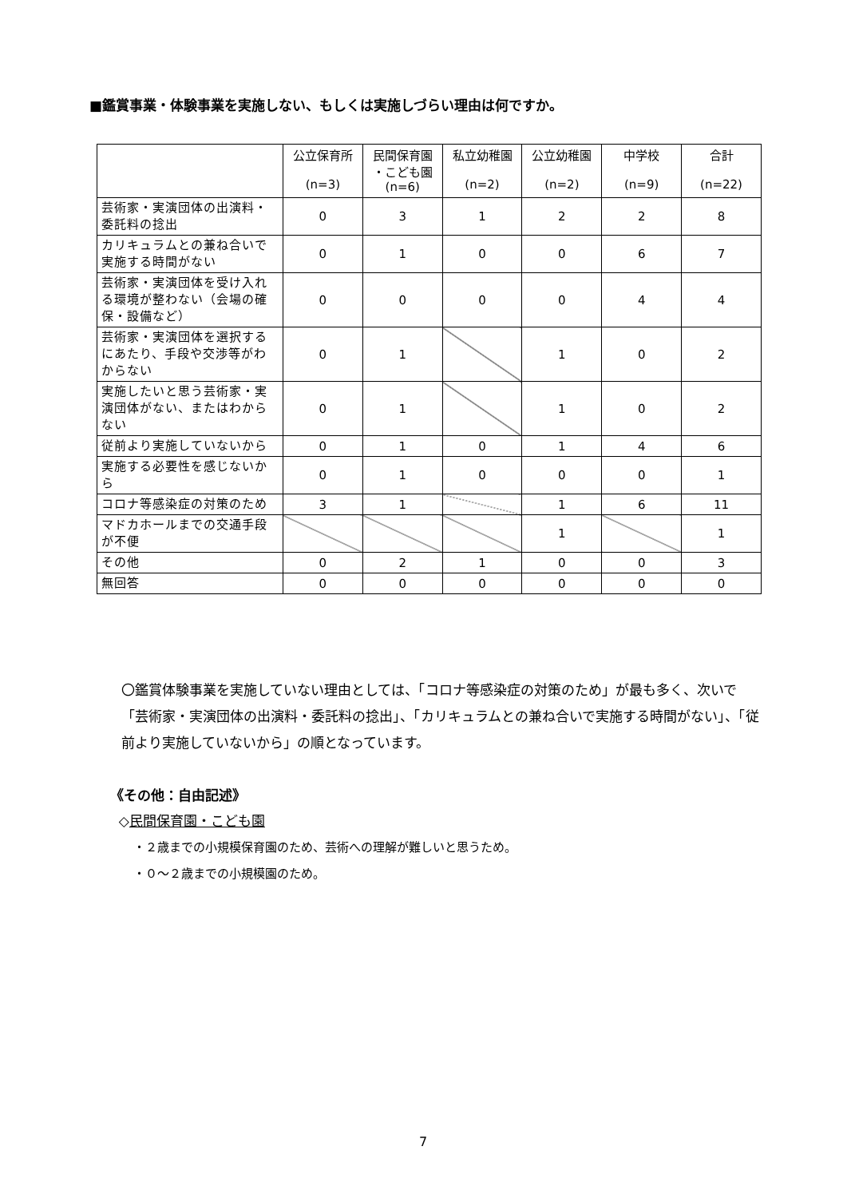■鑑賞事業・体験事業を実施しない、もしくは実施しづらい理由は何ですか。
| | 公立保育所 (n=3) | 民間保育園 ・こども園 (n=6) | 私立幼稚園 (n=2) | 公立幼稚園 (n=2) | 中学校 (n=9) | 合計 (n=22) |
| --- | --- | --- | --- | --- | --- | --- |
| 芸術家・実演団体の出演料・委託料の捻出 | 0 | 3 | 1 | 2 | 2 | 8 |
| カリキュラムとの兼ね合いで実施する時間がない | 0 | 1 | 0 | 0 | 6 | 7 |
| 芸術家・実演団体を受け入れる環境が整わない（会場の確保・設備など） | 0 | 0 | 0 | 0 | 4 | 4 |
| 芸術家・実演団体を選択するにあたり、手段や交渉等がわからない | 0 | 1 | | 1 | 0 | 2 |
| 実施したいと思う芸術家・実演団体がない、またはわからない | 0 | 1 | | 1 | 0 | 2 |
| 従前より実施していないから | 0 | 1 | 0 | 1 | 4 | 6 |
| 実施する必要性を感じないから | 0 | 1 | 0 | 0 | 0 | 1 |
| コロナ等感染症の対策のため | 3 | 1 | | 1 | 6 | 11 |
| マドカホールまでの交通手段が不便 | | | | 1 | | 1 |
| その他 | 0 | 2 | 1 | 0 | 0 | 3 |
| 無回答 | 0 | 0 | 0 | 0 | 0 | 0 |
〇鑑賞体験事業を実施していない理由としては、「コロナ等感染症の対策のため」が最も多く、次いで「芸術家・実演団体の出演料・委託料の捻出」、「カリキュラムとの兼ね合いで実施する時間がない」、「従前より実施していないから」の順となっています。
《その他：自由記述》
◇民間保育園・こども園
・２歳までの小規模保育園のため、芸術への理解が難しいと思うため。
・０～２歳までの小規模園のため。
7